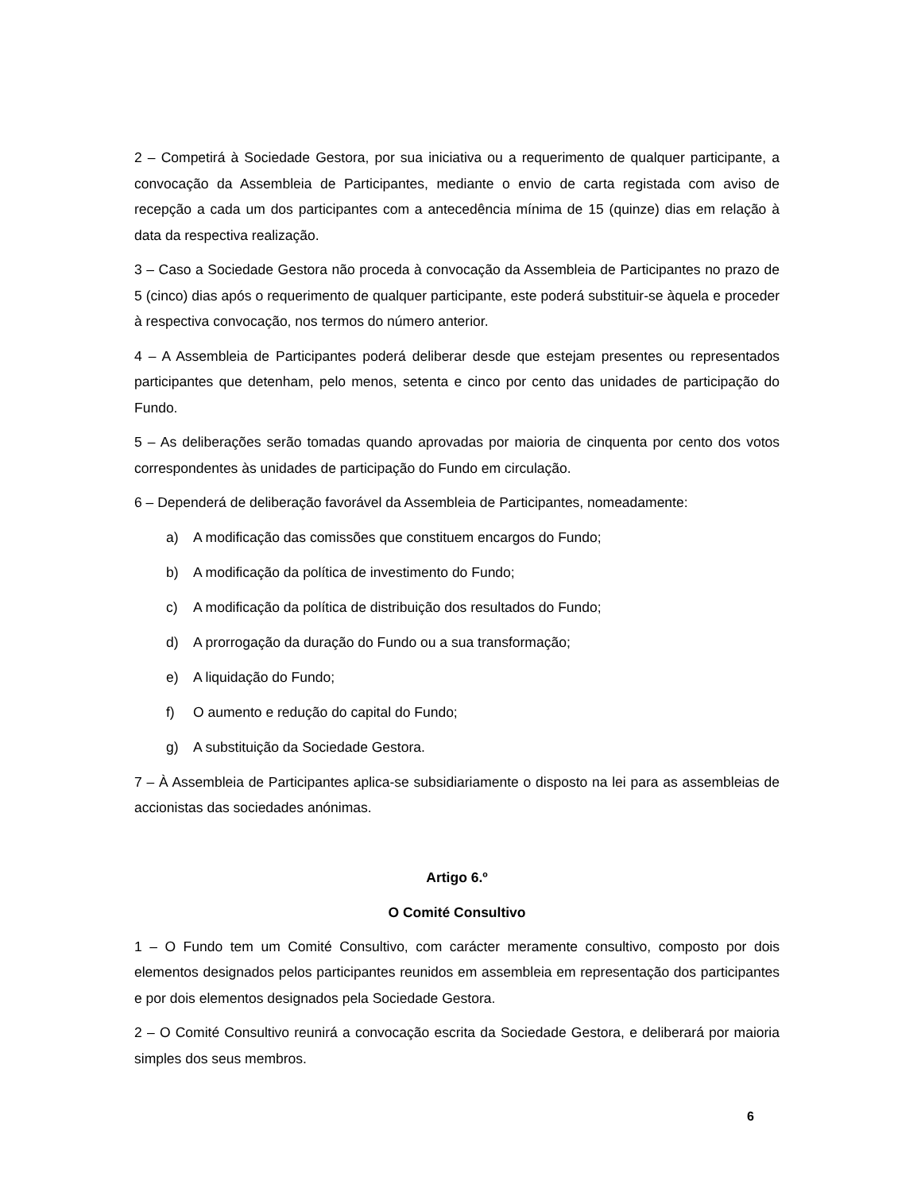2 – Competirá à Sociedade Gestora, por sua iniciativa ou a requerimento de qualquer participante, a convocação da Assembleia de Participantes, mediante o envio de carta registada com aviso de recepção a cada um dos participantes com a antecedência mínima de 15 (quinze) dias em relação à data da respectiva realização.
3 – Caso a Sociedade Gestora não proceda à convocação da Assembleia de Participantes no prazo de 5 (cinco) dias após o requerimento de qualquer participante, este poderá substituir-se àquela e proceder à respectiva convocação, nos termos do número anterior.
4 – A Assembleia de Participantes poderá deliberar desde que estejam presentes ou representados participantes que detenham, pelo menos, setenta e cinco por cento das unidades de participação do Fundo.
5 – As deliberações serão tomadas quando aprovadas por maioria de cinquenta por cento dos votos correspondentes às unidades de participação do Fundo em circulação.
6 – Dependerá de deliberação favorável da Assembleia de Participantes, nomeadamente:
a) A modificação das comissões que constituem encargos do Fundo;
b) A modificação da política de investimento do Fundo;
c) A modificação da política de distribuição dos resultados do Fundo;
d) A prorrogação da duração do Fundo ou a sua transformação;
e) A liquidação do Fundo;
f) O aumento e redução do capital do Fundo;
g) A substituição da Sociedade Gestora.
7 – À Assembleia de Participantes aplica-se subsidiariamente o disposto na lei para as assembleias de accionistas das sociedades anónimas.
Artigo 6.º
O Comité Consultivo
1 – O Fundo tem um Comité Consultivo, com carácter meramente consultivo, composto por dois elementos designados pelos participantes reunidos em assembleia em representação dos participantes e por dois elementos designados pela Sociedade Gestora.
2 – O Comité Consultivo reunirá a convocação escrita da Sociedade Gestora, e deliberará por maioria simples dos seus membros.
6